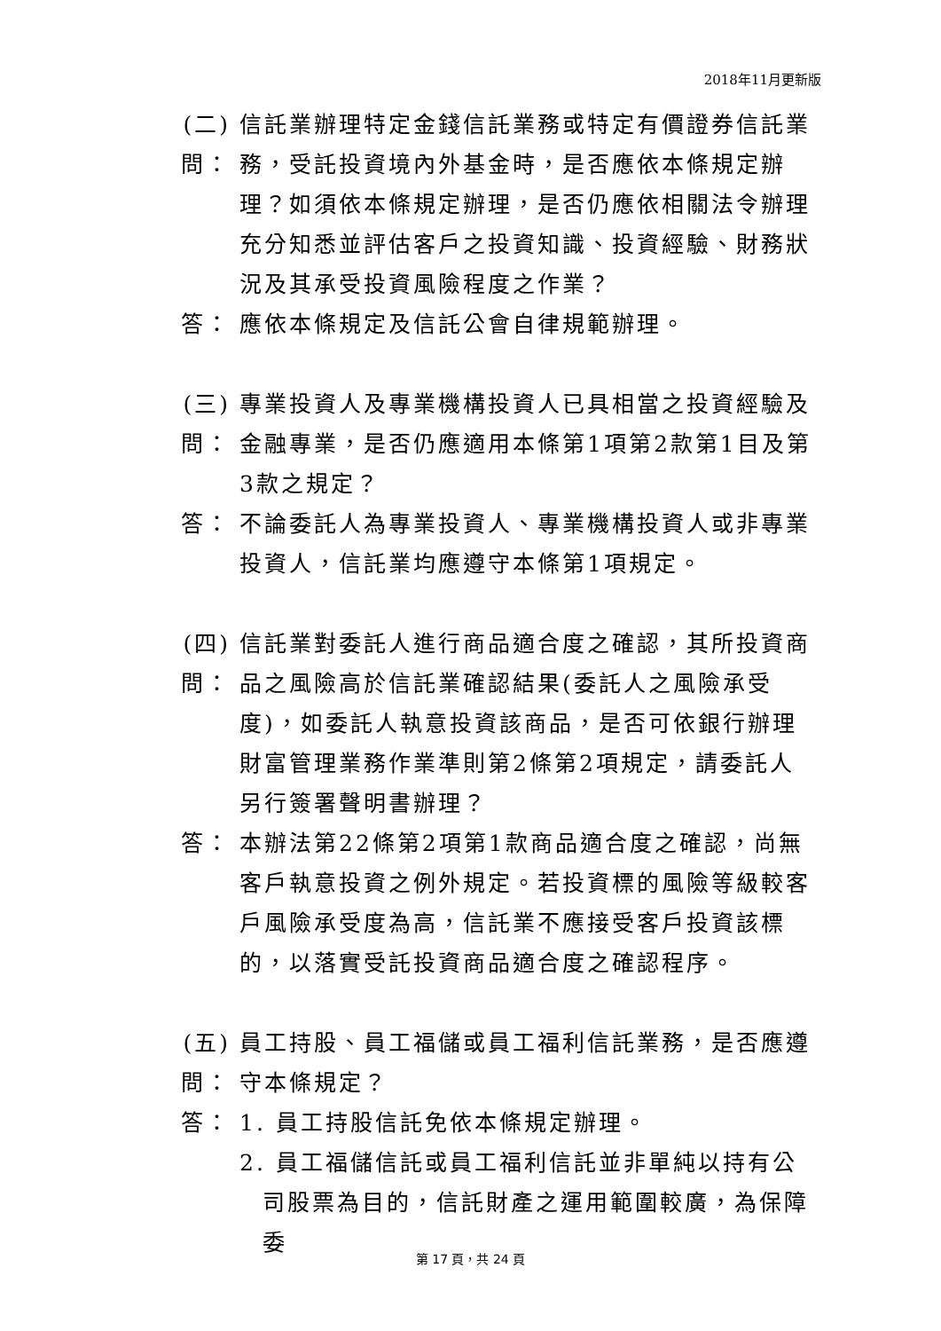2018年11月更新版
(二) 問：
信託業辦理特定金錢信託業務或特定有價證券信託業務，受託投資境內外基金時，是否應依本條規定辦理？如須依本條規定辦理，是否仍應依相關法令辦理充分知悉並評估客戶之投資知識、投資經驗、財務狀況及其承受投資風險程度之作業？
答： 應依本條規定及信託公會自律規範辦理。
(三) 問：
專業投資人及專業機構投資人已具相當之投資經驗及金融專業，是否仍應適用本條第1項第2款第1目及第3款之規定？
答： 不論委託人為專業投資人、專業機構投資人或非專業投資人，信託業均應遵守本條第1項規定。
(四) 問：
信託業對委託人進行商品適合度之確認，其所投資商品之風險高於信託業確認結果(委託人之風險承受度)，如委託人執意投資該商品，是否可依銀行辦理財富管理業務作業準則第2條第2項規定，請委託人另行簽署聲明書辦理？
答： 本辦法第22條第2項第1款商品適合度之確認，尚無客戶執意投資之例外規定。若投資標的風險等級較客戶風險承受度為高，信託業不應接受客戶投資該標的，以落實受託投資商品適合度之確認程序。
(五) 問：
員工持股、員工福儲或員工福利信託業務，是否應遵守本條規定？
答： 1. 員工持股信託免依本條規定辦理。
2. 員工福儲信託或員工福利信託並非單純以持有公司股票為目的，信託財產之運用範圍較廣，為保障委
第 17 頁，共 24 頁